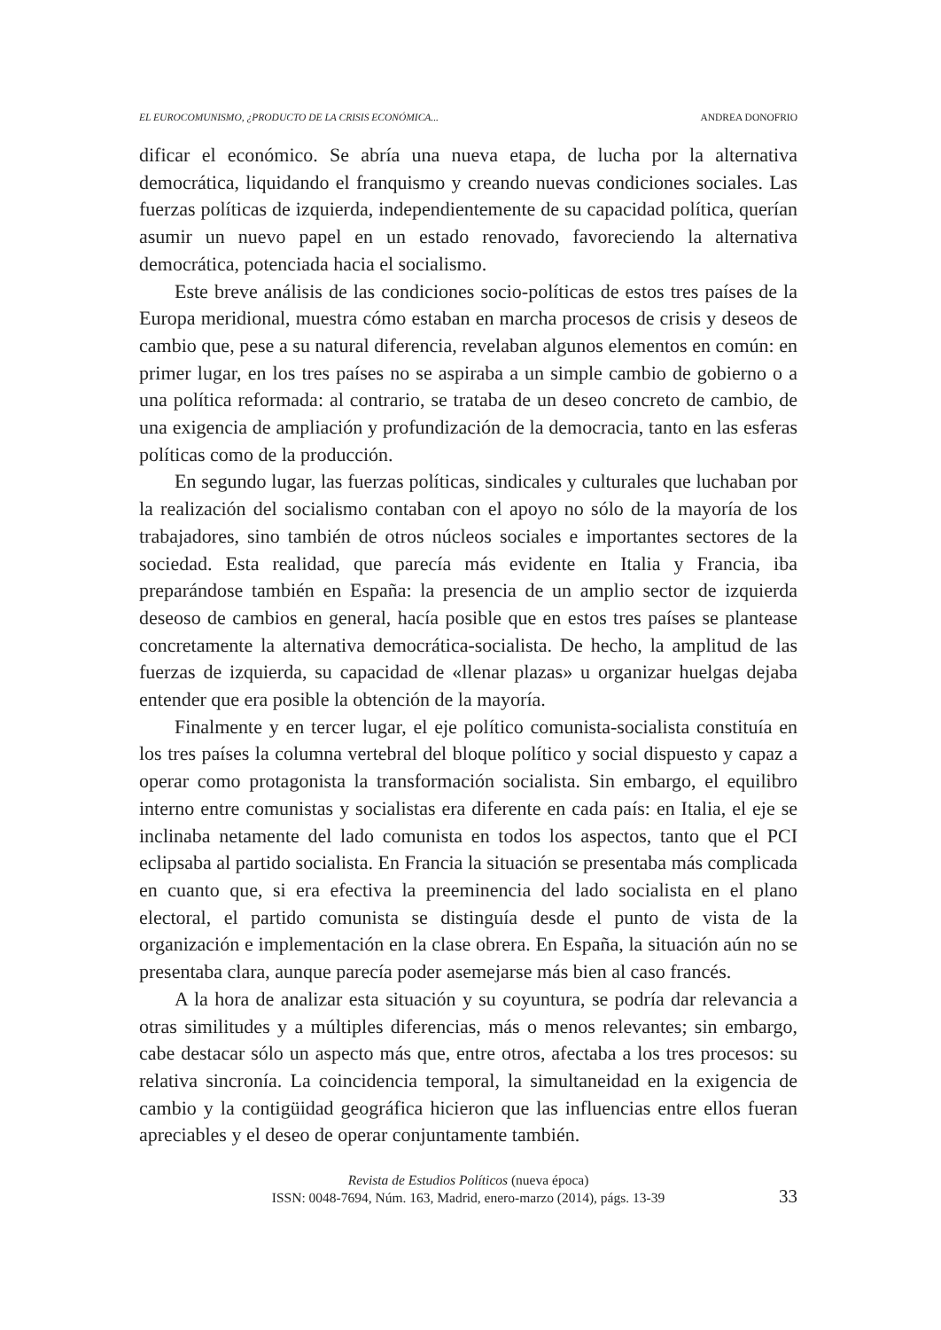EL EUROCOMUNISMO, ¿PRODUCTO DE LA CRISIS ECONÓMICA... ANDREA DONOFRIO
dificar el económico. Se abría una nueva etapa, de lucha por la alternativa democrática, liquidando el franquismo y creando nuevas condiciones sociales. Las fuerzas políticas de izquierda, independientemente de su capacidad política, querían asumir un nuevo papel en un estado renovado, favoreciendo la alternativa democrática, potenciada hacia el socialismo.
Este breve análisis de las condiciones socio-políticas de estos tres países de la Europa meridional, muestra cómo estaban en marcha procesos de crisis y deseos de cambio que, pese a su natural diferencia, revelaban algunos elementos en común: en primer lugar, en los tres países no se aspiraba a un simple cambio de gobierno o a una política reformada: al contrario, se trataba de un deseo concreto de cambio, de una exigencia de ampliación y profundización de la democracia, tanto en las esferas políticas como de la producción.
En segundo lugar, las fuerzas políticas, sindicales y culturales que luchaban por la realización del socialismo contaban con el apoyo no sólo de la mayoría de los trabajadores, sino también de otros núcleos sociales e importantes sectores de la sociedad. Esta realidad, que parecía más evidente en Italia y Francia, iba preparándose también en España: la presencia de un amplio sector de izquierda deseoso de cambios en general, hacía posible que en estos tres países se plantease concretamente la alternativa democrática-socialista. De hecho, la amplitud de las fuerzas de izquierda, su capacidad de «llenar plazas» u organizar huelgas dejaba entender que era posible la obtención de la mayoría.
Finalmente y en tercer lugar, el eje político comunista-socialista constituía en los tres países la columna vertebral del bloque político y social dispuesto y capaz a operar como protagonista la transformación socialista. Sin embargo, el equilibro interno entre comunistas y socialistas era diferente en cada país: en Italia, el eje se inclinaba netamente del lado comunista en todos los aspectos, tanto que el PCI eclipsaba al partido socialista. En Francia la situación se presentaba más complicada en cuanto que, si era efectiva la preeminencia del lado socialista en el plano electoral, el partido comunista se distinguía desde el punto de vista de la organización e implementación en la clase obrera. En España, la situación aún no se presentaba clara, aunque parecía poder asemejarse más bien al caso francés.
A la hora de analizar esta situación y su coyuntura, se podría dar relevancia a otras similitudes y a múltiples diferencias, más o menos relevantes; sin embargo, cabe destacar sólo un aspecto más que, entre otros, afectaba a los tres procesos: su relativa sincronía. La coincidencia temporal, la simultaneidad en la exigencia de cambio y la contigüidad geográfica hicieron que las influencias entre ellos fueran apreciables y el deseo de operar conjuntamente también.
Revista de Estudios Políticos (nueva época)
ISSN: 0048-7694, Núm. 163, Madrid, enero-marzo (2014), págs. 13-39
33